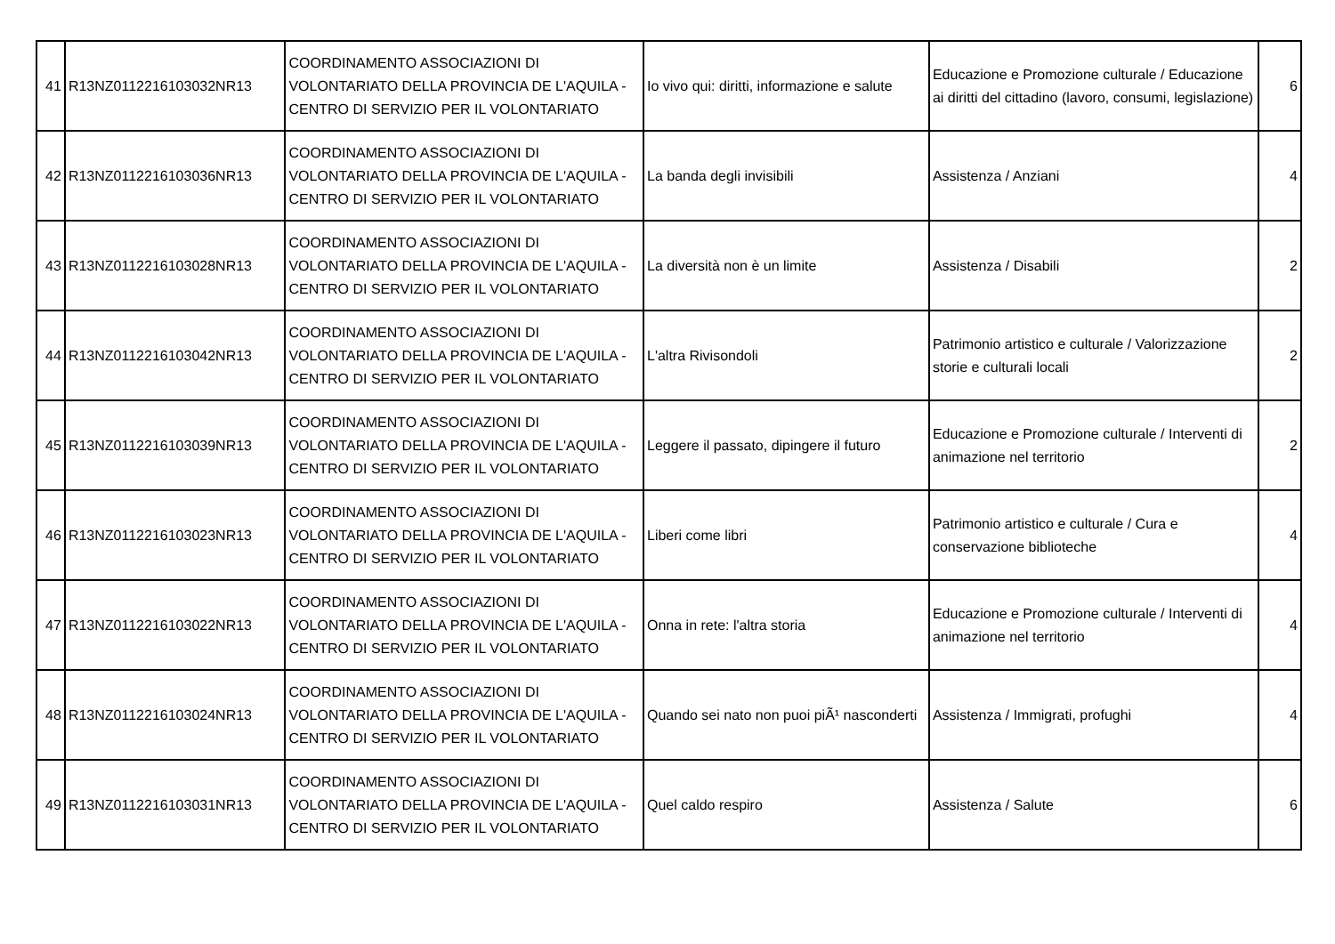| 41 | R13NZ0112216103032NR13 | COORDINAMENTO ASSOCIAZIONI DI VOLONTARIATO DELLA PROVINCIA DE L'AQUILA - CENTRO DI SERVIZIO PER IL VOLONTARIATO | Io vivo qui: diritti, informazione e salute | Educazione e Promozione culturale / Educazione ai diritti del cittadino (lavoro, consumi, legislazione) | 6 |
| 42 | R13NZ0112216103036NR13 | COORDINAMENTO ASSOCIAZIONI DI VOLONTARIATO DELLA PROVINCIA DE L'AQUILA - CENTRO DI SERVIZIO PER IL VOLONTARIATO | La banda degli invisibili | Assistenza / Anziani | 4 |
| 43 | R13NZ0112216103028NR13 | COORDINAMENTO ASSOCIAZIONI DI VOLONTARIATO DELLA PROVINCIA DE L'AQUILA - CENTRO DI SERVIZIO PER IL VOLONTARIATO | La diversità non è un limite | Assistenza / Disabili | 2 |
| 44 | R13NZ0112216103042NR13 | COORDINAMENTO ASSOCIAZIONI DI VOLONTARIATO DELLA PROVINCIA DE L'AQUILA - CENTRO DI SERVIZIO PER IL VOLONTARIATO | L'altra Rivisondoli | Patrimonio artistico e culturale / Valorizzazione storie e culturali locali | 2 |
| 45 | R13NZ0112216103039NR13 | COORDINAMENTO ASSOCIAZIONI DI VOLONTARIATO DELLA PROVINCIA DE L'AQUILA - CENTRO DI SERVIZIO PER IL VOLONTARIATO | Leggere il passato, dipingere il futuro | Educazione e Promozione culturale / Interventi di animazione nel territorio | 2 |
| 46 | R13NZ0112216103023NR13 | COORDINAMENTO ASSOCIAZIONI DI VOLONTARIATO DELLA PROVINCIA DE L'AQUILA - CENTRO DI SERVIZIO PER IL VOLONTARIATO | Liberi come libri | Patrimonio artistico e culturale / Cura e conservazione biblioteche | 4 |
| 47 | R13NZ0112216103022NR13 | COORDINAMENTO ASSOCIAZIONI DI VOLONTARIATO DELLA PROVINCIA DE L'AQUILA - CENTRO DI SERVIZIO PER IL VOLONTARIATO | Onna in rete: l'altra storia | Educazione e Promozione culturale / Interventi di animazione nel territorio | 4 |
| 48 | R13NZ0112216103024NR13 | COORDINAMENTO ASSOCIAZIONI DI VOLONTARIATO DELLA PROVINCIA DE L'AQUILA - CENTRO DI SERVIZIO PER IL VOLONTARIATO | Quando sei nato non puoi piÃ¹ nasconderti | Assistenza / Immigrati, profughi | 4 |
| 49 | R13NZ0112216103031NR13 | COORDINAMENTO ASSOCIAZIONI DI VOLONTARIATO DELLA PROVINCIA DE L'AQUILA - CENTRO DI SERVIZIO PER IL VOLONTARIATO | Quel caldo respiro | Assistenza / Salute | 6 |